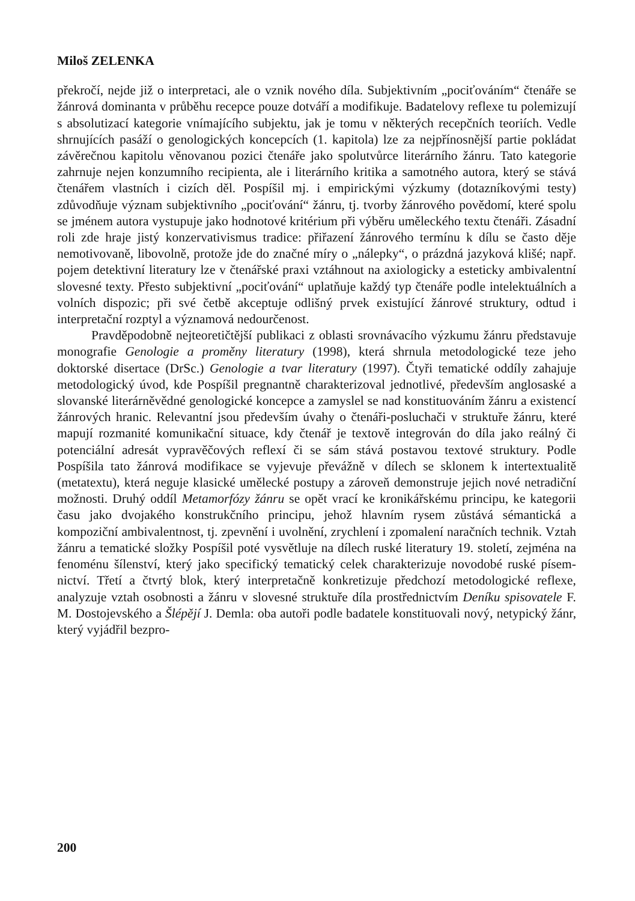Miloš ZELENKA
překročí, nejde již o interpretaci, ale o vznik nového díla. Subjektivním „pociťo­váním“ čtenáře se žánrová dominanta v průběhu recepce pouze dotváří a modi­fikuje. Badatelovy reflexe tu polemizují s absolutizací kategorie vnímajícího subjektu, jak je tomu v některých recepčních teoriích. Vedle shrnujících pasáží o genologických koncepcích (1. kapitola) lze za nejpřínosnější partie pokládat závěrečnou kapitolu věnovanou pozici čtenáře jako spolutvůrce literárního žánru. Tato kategorie zahrnuje nejen konzumního recipienta, ale i literárního kritika a samotného autora, který se stává čtenářem vlastních i cizích děl. Pospíšil mj. i empirickými výzkumy (dotazníkovými testy) zdůvodňuje význam subjektivního „pociťování“ žánru, tj. tvorby žánrového povědomí, které spolu se jménem autora vystupuje jako hodnotové kritérium při výběru uměleckého textu čtenáři. Zásadní roli zde hraje jistý konzervativismus tradice: přiřazení žánrového termínu k dílu se často děje nemotivovaně, libovolně, protože jde do značné míry o „nálepky“, o prázdná jazyková klišé; např. pojem detektivní literatury lze v čtenářské praxi vztáhnout na axiologicky a esteticky ambivalentní slovesné texty. Přesto subjek­tivní „pociťování“ uplatňuje každý typ čtenáře podle intelektuálních a volních dispozic; při své četbě akceptuje odlišný prvek existující žánrové struktury, odtud i interpretační rozptyl a významová nedourčenost.
Pravděpodobně nejteoretičtější publikaci z oblasti srovnávacího výzkumu žánru představuje monografie Genologie a proměny literatury (1998), která shr­nula metodologické teze jeho doktorské disertace (DrSc.) Genologie a tvar litera­tury (1997). Čtyři tematické oddíly zahajuje metodologický úvod, kde Pospíšil pregnantně charakterizoval jednotlivé, především anglosaské a slovanské literár­něvědné genologické koncepce a zamyslel se nad konstituováním žánru a exis­tencí žánrových hranic. Relevantní jsou především úvahy o čtenáři-posluchači v struktuře žánru, které mapují rozmanité komunikační situace, kdy čtenář je tex­tově integrován do díla jako reálný či potenciální adresát vypravěčových reflexí či se sám stává postavou textové struktury. Podle Pospíšila tato žánrová modifi­kace se vyjevuje převážně v dílech se sklonem k intertextualitě (metatextu), která neguje klasické umělecké postupy a zároveň demonstruje jejich nové netradiční možnosti. Druhý oddíl Metamorfózy žánru se opět vrací ke kronikářskému principu, ke kategorii času jako dvojakého konstrukčního principu, jehož hlavním rysem zůstává sémantická a kompoziční ambivalentnost, tj. zpevnění i uvolnění, zrychlení i zpomalení naračních technik. Vztah žánru a tematické složky Pospíšil poté vysvětluje na dílech ruské literatury 19. století, zejména na fenoménu šílen­ství, který jako specifický tematický celek charakterizuje novodobé ruské písem­nictví. Třetí a čtvrtý blok, který interpretačně konkretizuje předchozí metodolo­gické reflexe, analyzuje vztah osobnosti a žánru v slovesné struktuře díla pro­střednictvím Deníku spisovatele F. M. Dostojevského a Šlépějí J. Demla: oba autoři podle badatele konstituovali nový, netypický žánr, který vyjádřil bezpro-
200